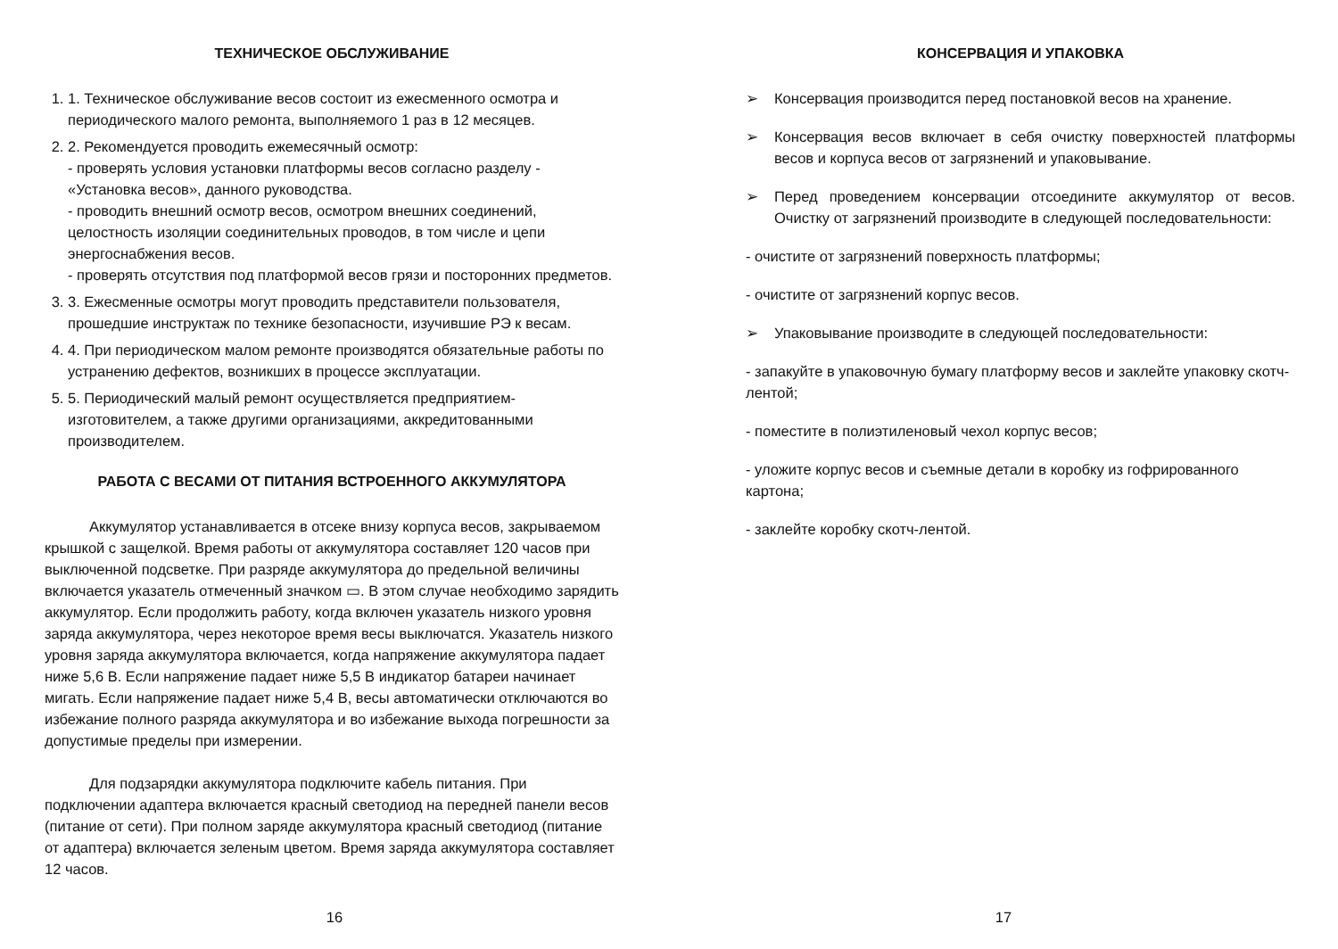ТЕХНИЧЕСКОЕ ОБСЛУЖИВАНИЕ
1. 1. Техническое обслуживание весов состоит из ежесменного осмотра и периодического малого ремонта, выполняемого 1 раз в 12 месяцев.
2. 2. Рекомендуется проводить ежемесячный осмотр:
- проверять условия установки платформы весов согласно разделу - «Установка весов», данного руководства.
- проводить внешний осмотр весов, осмотром внешних соединений, целостность изоляции соединительных проводов, в том числе и цепи энергоснабжения весов.
- проверять отсутствия под платформой весов грязи и посторонних предметов.
3. 3. Ежесменные осмотры могут проводить представители пользователя, прошедшие инструктаж по технике безопасности, изучившие РЭ к весам.
4. 4. При периодическом малом ремонте производятся обязательные работы по устранению дефектов, возникших в процессе эксплуатации.
5. 5. Периодический малый ремонт осуществляется предприятием-изготовителем, а также другими организациями, аккредитованными производителем.
РАБОТА С ВЕСАМИ ОТ ПИТАНИЯ ВСТРОЕННОГО АККУМУЛЯТОРА
Аккумулятор устанавливается в отсеке внизу корпуса весов, закрываемом крышкой с защелкой. Время работы от аккумулятора составляет 120 часов при выключенной подсветке. При разряде аккумулятора до предельной величины включается указатель отмеченный значком ▭. В этом случае необходимо зарядить аккумулятор. Если продолжить работу, когда включен указатель низкого уровня заряда аккумулятора, через некоторое время весы выключатся. Указатель низкого уровня заряда аккумулятора включается, когда напряжение аккумулятора падает ниже 5,6 В. Если напряжение падает ниже 5,5 В индикатор батареи начинает мигать. Если напряжение падает ниже 5,4 В, весы автоматически отключаются во избежание полного разряда аккумулятора и во избежание выхода погрешности за допустимые пределы при измерении.
Для подзарядки аккумулятора подключите кабель питания. При подключении адаптера включается красный светодиод на передней панели весов (питание от сети). При полном заряде аккумулятора красный светодиод (питание от адаптера) включается зеленым цветом. Время заряда аккумулятора составляет 12 часов.
16
КОНСЕРВАЦИЯ И УПАКОВКА
➢ Консервация производится перед постановкой весов на хранение.
➢ Консервация весов включает в себя очистку поверхностей платформы весов и корпуса весов от загрязнений и упаковывание.
➢ Перед проведением консервации отсоедините аккумулятор от весов. Очистку от загрязнений производите в следующей последовательности:
- очистите от загрязнений поверхность платформы;
- очистите от загрязнений корпус весов.
➢ Упаковывание производите в следующей последовательности:
- запакуйте в упаковочную бумагу платформу весов и заклейте упаковку скотч-лентой;
- поместите в полиэтиленовый чехол корпус весов;
- уложите корпус весов и съемные детали в коробку из гофрированного картона;
- заклейте коробку скотч-лентой.
17